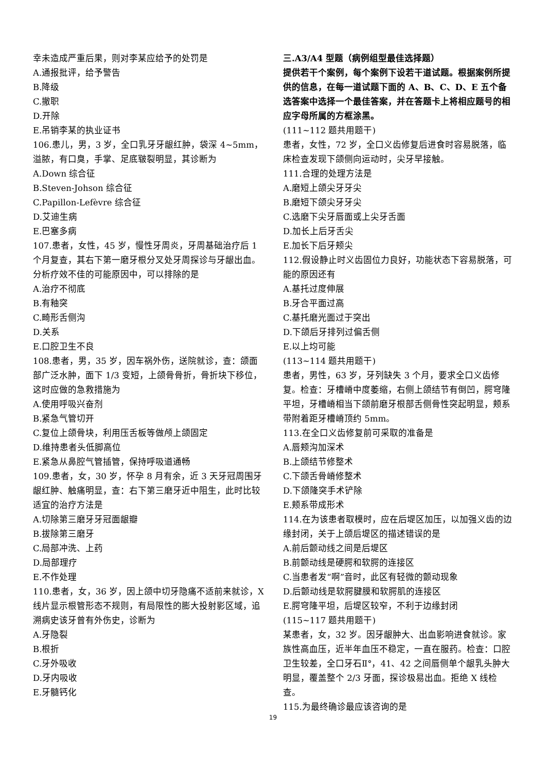幸未造成严重后果，则对李某应给予的处罚是
A.通报批评，给予警告
B.降级
C.撤职
D.开除
E.吊销李某的执业证书
106.患儿，男，3 岁，全口乳牙牙龈红肿，袋深 4~5mm，溢脓，有口臭，手掌、足底皲裂明显，其诊断为
A.Down 综合征
B.Steven-Johson 综合征
C.Papillon-Lefèvre 综合征
D.艾迪生病
E.巴塞多病
107.患者，女性，45 岁，慢性牙周炎，牙周基础治疗后 1 个月复查，其右下第一磨牙根分叉处牙周探诊与牙龈出血。分析疗效不佳的可能原因中，可以排除的是
A.治疗不彻底
B.有釉突
C.畸形舌侧沟
D.关系
E.口腔卫生不良
108.患者，男，35 岁，因车祸外伤，送院就诊，查：颌面部广泛水肿，面下 1/3 变短，上颌骨骨折，骨折块下移位，这时应做的急救措施为
A.使用呼吸兴奋剂
B.紧急气管切开
C.复位上颌骨块，利用压舌板等做颅上颌固定
D.维持患者头低脚高位
E.紧急从鼻腔气管插管，保持呼吸道通畅
109.患者，女，30 岁，怀孕 8 月有余，近 3 天牙冠周围牙龈红肿、触痛明显，查：右下第三磨牙近中阻生，此时比较适宜的治疗方法是
A.切除第三磨牙牙冠面龈瓣
B.拔除第三磨牙
C.局部冲洗、上药
D.局部理疗
E.不作处理
110.患者，女，36 岁，因上颌中切牙隐痛不适前来就诊，X 线片显示根管形态不规则，有局限性的膨大投射影区域，追溯病史该牙曾有外伤史，诊断为
A.牙隐裂
B.根折
C.牙外吸收
D.牙内吸收
E.牙髓钙化
三.A3/A4 型题（病例组型最佳选择题）
提供若干个案例，每个案例下设若干道试题。根据案例所提供的信息，在每一道试题下面的 A、B、C、D、E 五个备选答案中选择一个最佳答案，并在答题卡上将相应题号的相应字母所属的方框涂黑。
(111~112 题共用题干)
患者，女性，72 岁，全口义齿修复后进食时容易脱落，临床检查发现下颌侧向运动时，尖牙早接触。
111.合理的处理方法是
A.磨短上颌尖牙牙尖
B.磨短下颌尖牙牙尖
C.选磨下尖牙唇面或上尖牙舌面
D.加长上后牙舌尖
E.加长下后牙颊尖
112.假设静止时义齿固位力良好，功能状态下容易脱落，可能的原因还有
A.基托过度伸展
B.牙合平面过高
C.基托磨光面过于突出
D.下颌后牙排列过偏舌侧
E.以上均可能
(113~114 题共用题干)
患者，男性，63 岁，牙列缺失 3 个月，要求全口义齿修复。检查：牙槽嵴中度萎缩，右侧上颌结节有倒凹，腭穹隆平坦，牙槽嵴相当下颌前磨牙根部舌侧骨性突起明显，颊系带附着距牙槽嵴顶约 5mm。
113.在全口义齿修复前可采取的准备是
A.唇颊沟加深术
B.上颌结节修整术
C.下颌舌骨嵴修整术
D.下颌隆突手术铲除
E.颊系带成形术
114.在为该患者取模时，应在后堤区加压，以加强义齿的边缘封闭，关于上颌后堤区的描述错误的是
A.前后颤动线之间是后堤区
B.前颤动线是硬腭和软腭的连接区
C.当患者发“啊”音时，此区有轻微的颤动现象
D.后颤动线是软腭腱膜和软腭肌的连接区
E.腭穹隆平坦，后堤区较窄，不利于边缘封闭
(115~117 题共用题干)
某患者，女，32 岁。因牙龈肿大、出血影响进食就诊。家族性高血压，近半年血压不稳定，一直在服药。检查：口腔卫生较差，全口牙石Ⅱ°，41、42 之间唇侧单个龈乳头肿大明显，覆盖整个 2/3 牙面，探诊极易出血。拒绝 X 线检查。
115.为最终确诊最应该咨询的是
19